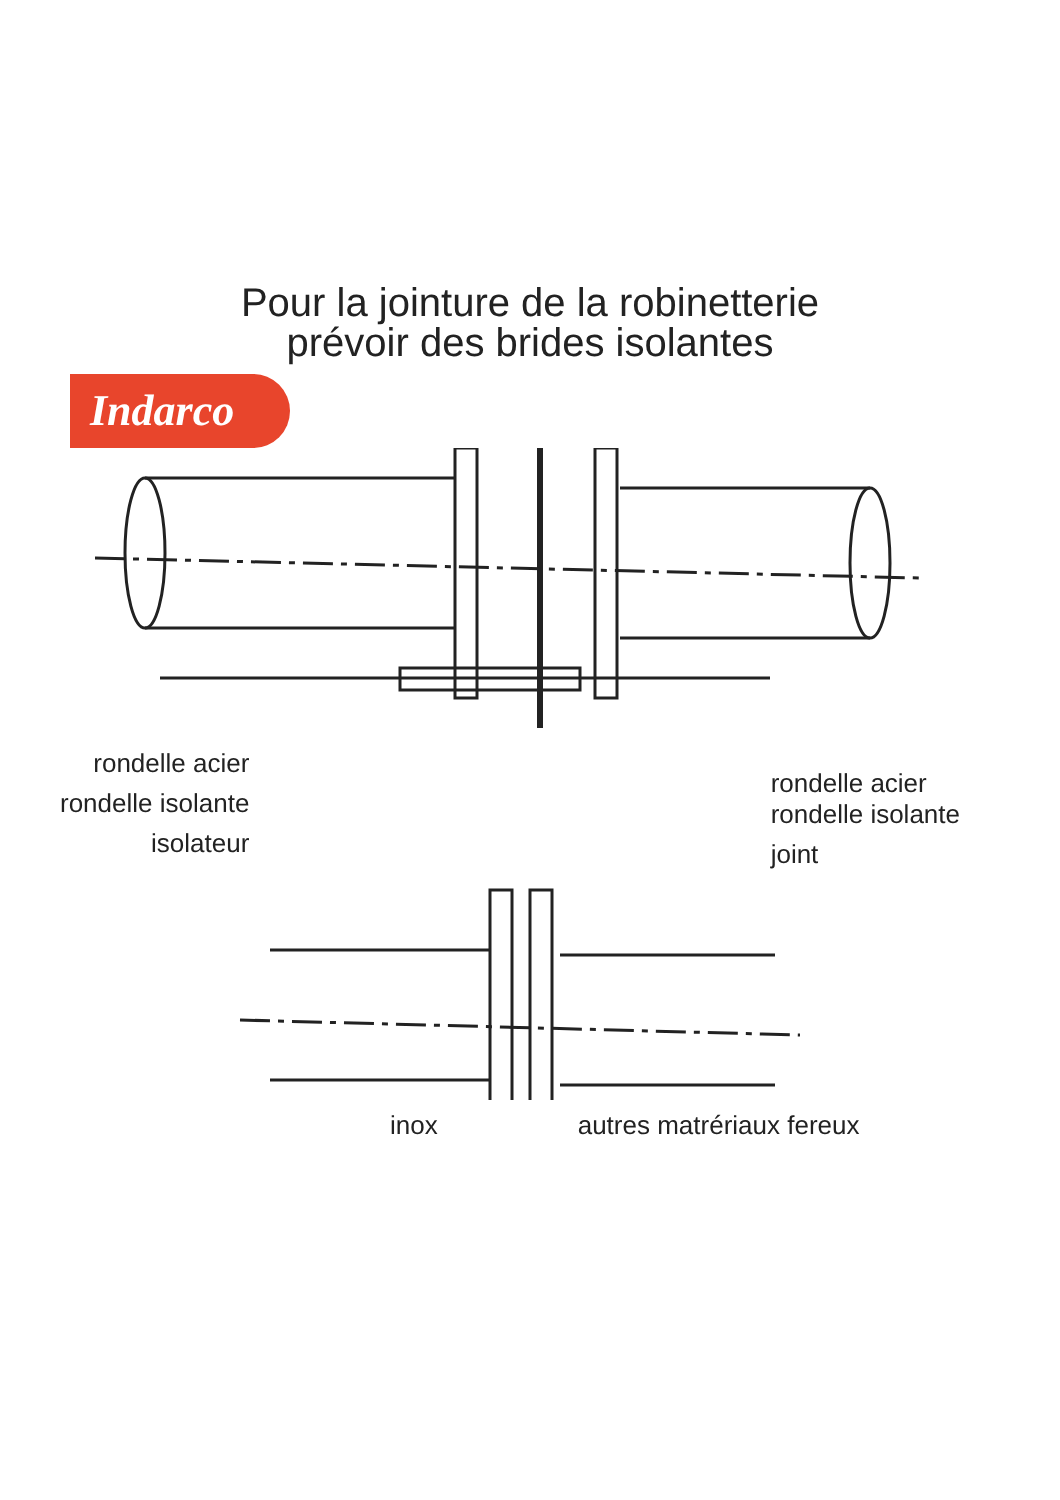Pour la jointure de la robinetterie
prévoir des brides isolantes
Indarco
rondelle acier
rondelle isolante
isolateur
rondelle acier
rondelle isolante
joint
inox autres matrériaux fereux